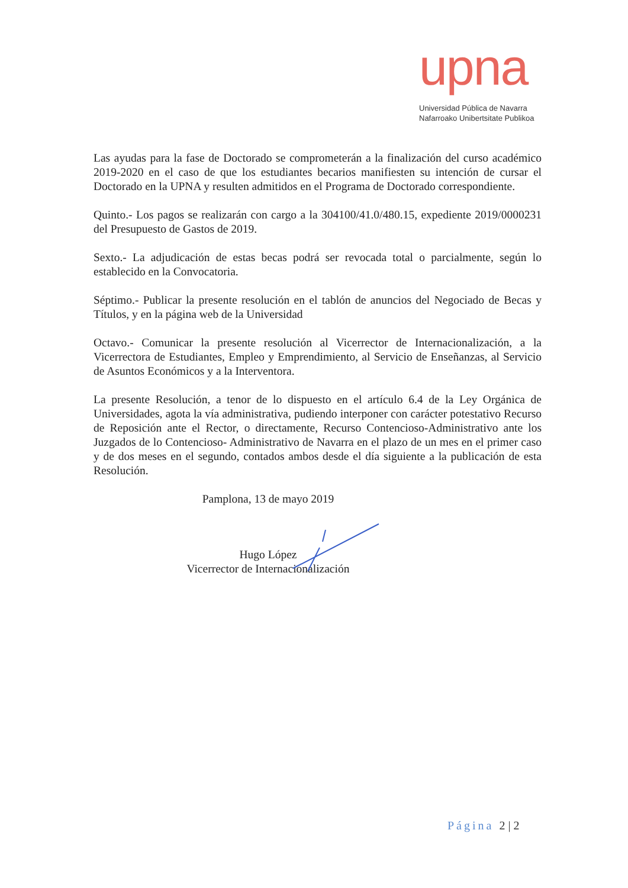upna
Universidad Pública de Navarra
Nafarroako Unibertsitate Publikoa
Las ayudas para la fase de Doctorado se comprometerán a la finalización del curso académico 2019-2020 en el caso de que los estudiantes becarios manifiesten su intención de cursar el Doctorado en la UPNA y resulten admitidos en el Programa de Doctorado correspondiente.
Quinto.- Los pagos se realizarán con cargo a la 304100/41.0/480.15, expediente 2019/0000231 del Presupuesto de Gastos de 2019.
Sexto.- La adjudicación de estas becas podrá ser revocada total o parcialmente, según lo establecido en la Convocatoria.
Séptimo.- Publicar la presente resolución en el tablón de anuncios del Negociado de Becas y Títulos, y en la página web de la Universidad
Octavo.- Comunicar la presente resolución al Vicerrector de Internacionalización, a la Vicerrectora de Estudiantes, Empleo y Emprendimiento, al Servicio de Enseñanzas, al Servicio de Asuntos Económicos y a la Interventora.
La presente Resolución, a tenor de lo dispuesto en el artículo 6.4 de la Ley Orgánica de Universidades, agota la vía administrativa, pudiendo interponer con carácter potestativo Recurso de Reposición ante el Rector, o directamente, Recurso Contencioso-Administrativo ante los Juzgados de lo Contencioso- Administrativo de Navarra en el plazo de un mes en el primer caso y de dos meses en el segundo, contados ambos desde el día siguiente a la publicación de esta Resolución.
Pamplona, 13 de mayo 2019
Hugo López
Vicerrector de Internacionalización
Página 2 | 2